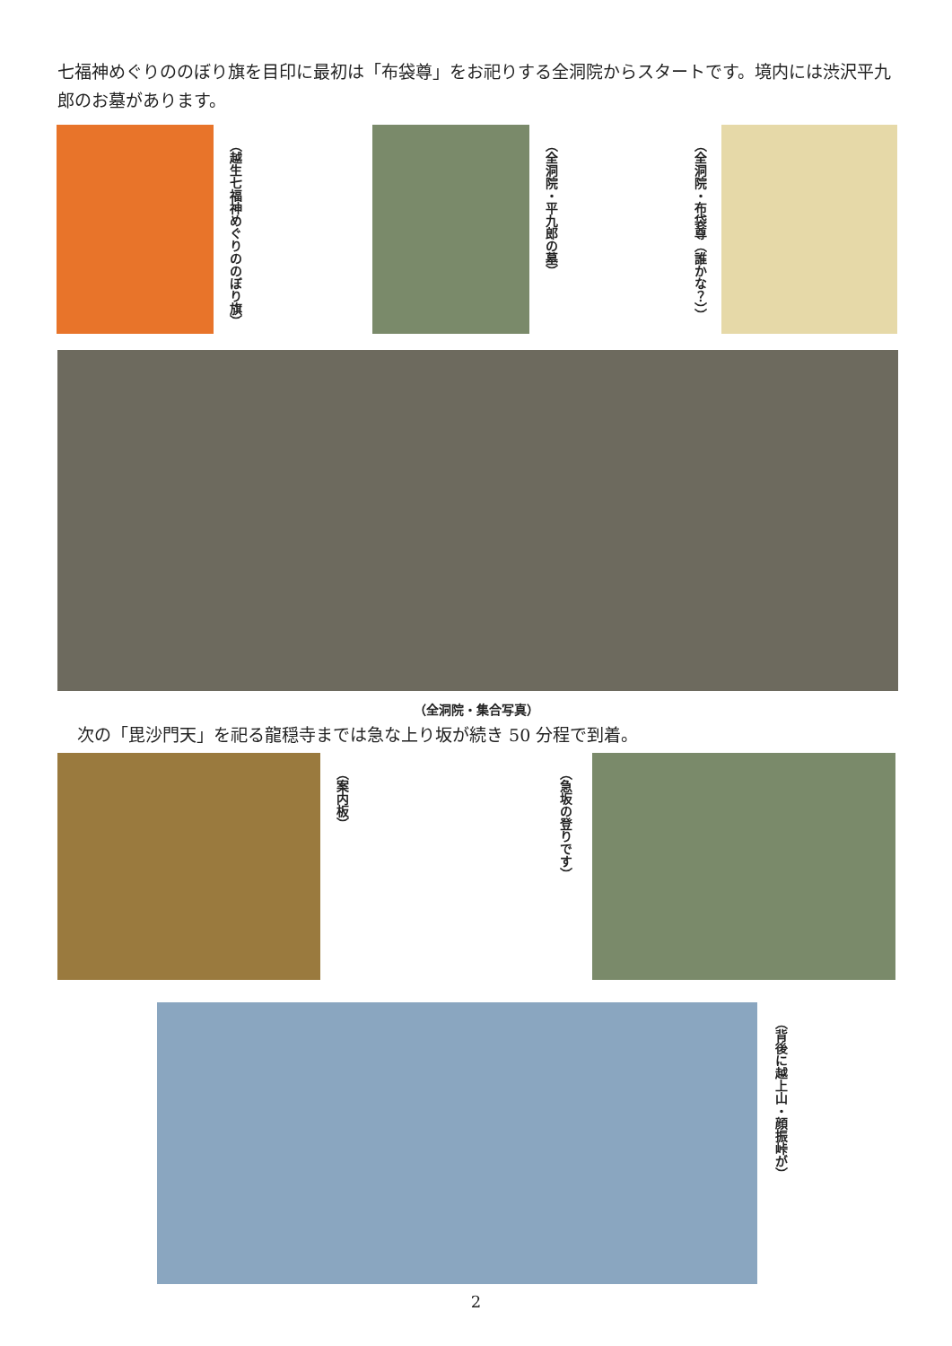七福神めぐりののぼり旗を目印に最初は「布袋尊」をお祀りする全洞院からスタートです。境内には渋沢平九郎のお墓があります。
（越生七福神めぐりののぼり旗） （全洞院・平九郎の墓） （全洞院・布袋尊（誰かな？））
（全洞院・集合写真）
次の「毘沙門天」を祀る龍穏寺までは急な上り坂が続き 50 分程で到着。
（案内板） （急坂の登りです）
（背後に越上山・顔振峠が）
2